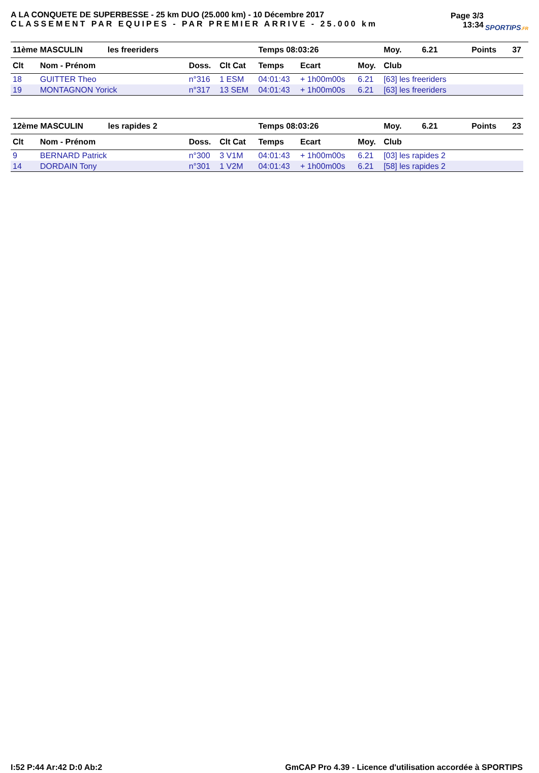A LA CONQUETE DE SUPERBESSE - 25 km DUO (25.000 km) - 10 Décembre 2017
CLASSEMENT PAR EQUIPES - PAR PREMIER ARRIVE - 25.000 km
Page 3/3
13:34
SPORTIPS.FR
| 11ème MASCULIN les freeriders | | | | Temps 08:03:26 | | | Moy. 6.21 | Points 37 |
| Clt | Nom - Prénom | Doss. | Clt Cat | Temps | Ecart | Moy. | Club | |
| 18 | GUITTER Theo | n°316 | 1 ESM | 04:01:43 | + 1h00m00s | 6.21 | [63] les freeriders | |
| 19 | MONTAGNON Yorick | n°317 | 13 SEM | 04:01:43 | + 1h00m00s | 6.21 | [63] les freeriders | |
| 12ème MASCULIN les rapides 2 | | | | Temps 08:03:26 | | | Moy. 6.21 | Points 23 |
| Clt | Nom - Prénom | Doss. | Clt Cat | Temps | Ecart | Moy. | Club | |
| 9 | BERNARD Patrick | n°300 | 3 V1M | 04:01:43 | + 1h00m00s | 6.21 | [03] les rapides 2 | |
| 14 | DORDAIN Tony | n°301 | 1 V2M | 04:01:43 | + 1h00m00s | 6.21 | [58] les rapides 2 | |
I:52 P:44 Ar:42 D:0 Ab:2 GmCAP Pro 4.39 - Licence d'utilisation accordée à SPORTIPS